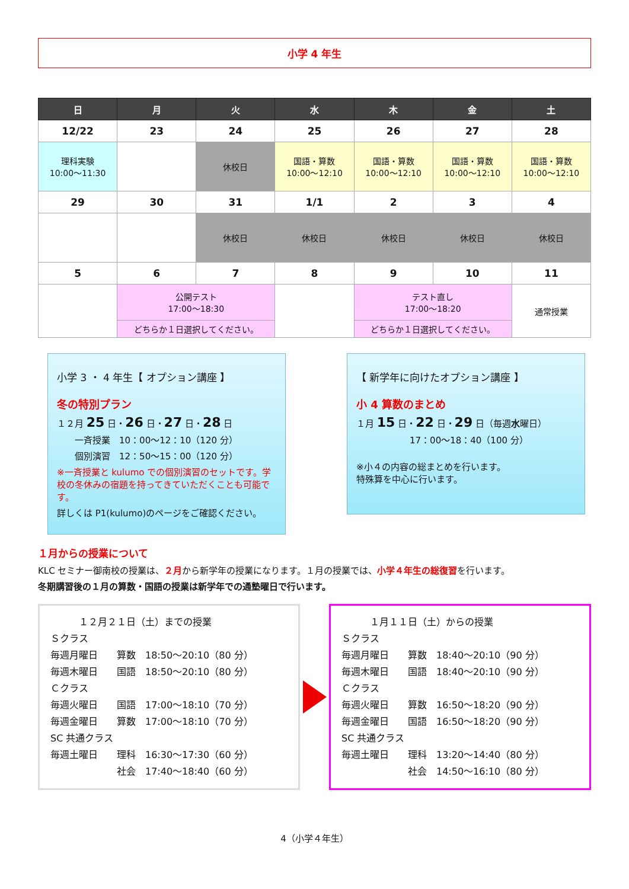小学 4 年生
| 日 | 月 | 火 | 水 | 木 | 金 | 土 |
| --- | --- | --- | --- | --- | --- | --- |
| 12/22 | 23 | 24 | 25 | 26 | 27 | 28 |
| 理科実験 10:00～11:30 | | 休校日 | 国語・算数 10:00～12:10 | 国語・算数 10:00～12:10 | 国語・算数 10:00～12:10 | 国語・算数 10:00～12:10 |
| 29 | 30 | 31 | 1/1 | 2 | 3 | 4 |
| | | 休校日 | 休校日 | 休校日 | 休校日 | 休校日 |
| 5 | 6 | 7 | 8 | 9 | 10 | 11 |
| | 公開テスト 17:00～18:30 | | | テスト直し 17:00～18:20 | | 通常授業 |
| | どちらか１日選択してください。 | | | どちらか１日選択してください。 | | |
小学 3 ・ 4 年生【 オプション講座 】
冬の特別プラン
１２月 25 日・26 日・27 日・28 日
一斉授業　10：00～12：10（120 分）
個別演習　12：50～15：00（120 分）
※一斉授業と kulumo での個別演習のセットです。学校の冬休みの宿題を持ってきていただくことも可能です。
詳しくは P1(kulumo)のページをご確認ください。
【 新学年に向けたオプション講座 】
小 4 算数のまとめ
１月 15 日・22 日・29 日（毎週水曜日）
17：00～18：40（100 分）
※小４の内容の総まとめを行います。
特殊算を中心に行います。
１月からの授業について
KLC セミナー御南校の授業は、２月から新学年の授業になります。１月の授業では、小学４年生の総復習を行います。
冬期講習後の１月の算数・国語の授業は新学年での通塾曜日で行います。
　　　１２月２１日（土）までの授業
Ｓクラス
毎週月曜日　　算数　18:50～20:10（80 分）
毎週木曜日　　国語　18:50～20:10（80 分）
Ｃクラス
毎週火曜日　　国語　17:00～18:10（70 分）
毎週金曜日　　算数　17:00～18:10（70 分）
SC 共通クラス
毎週土曜日　　理科　16:30～17:30（60 分）
　　　　　　　社会　17:40～18:40（60 分）
　　　１月１１日（土）からの授業
Ｓクラス
毎週月曜日　　算数　18:40～20:10（90 分）
毎週木曜日　　国語　18:40～20:10（90 分）
Ｃクラス
毎週火曜日　　算数　16:50～18:20（90 分）
毎週金曜日　　国語　16:50～18:20（90 分）
SC 共通クラス
毎週土曜日　　理科　13:20～14:40（80 分）
　　　　　　　社会　14:50～16:10（80 分）
4（小学４年生）